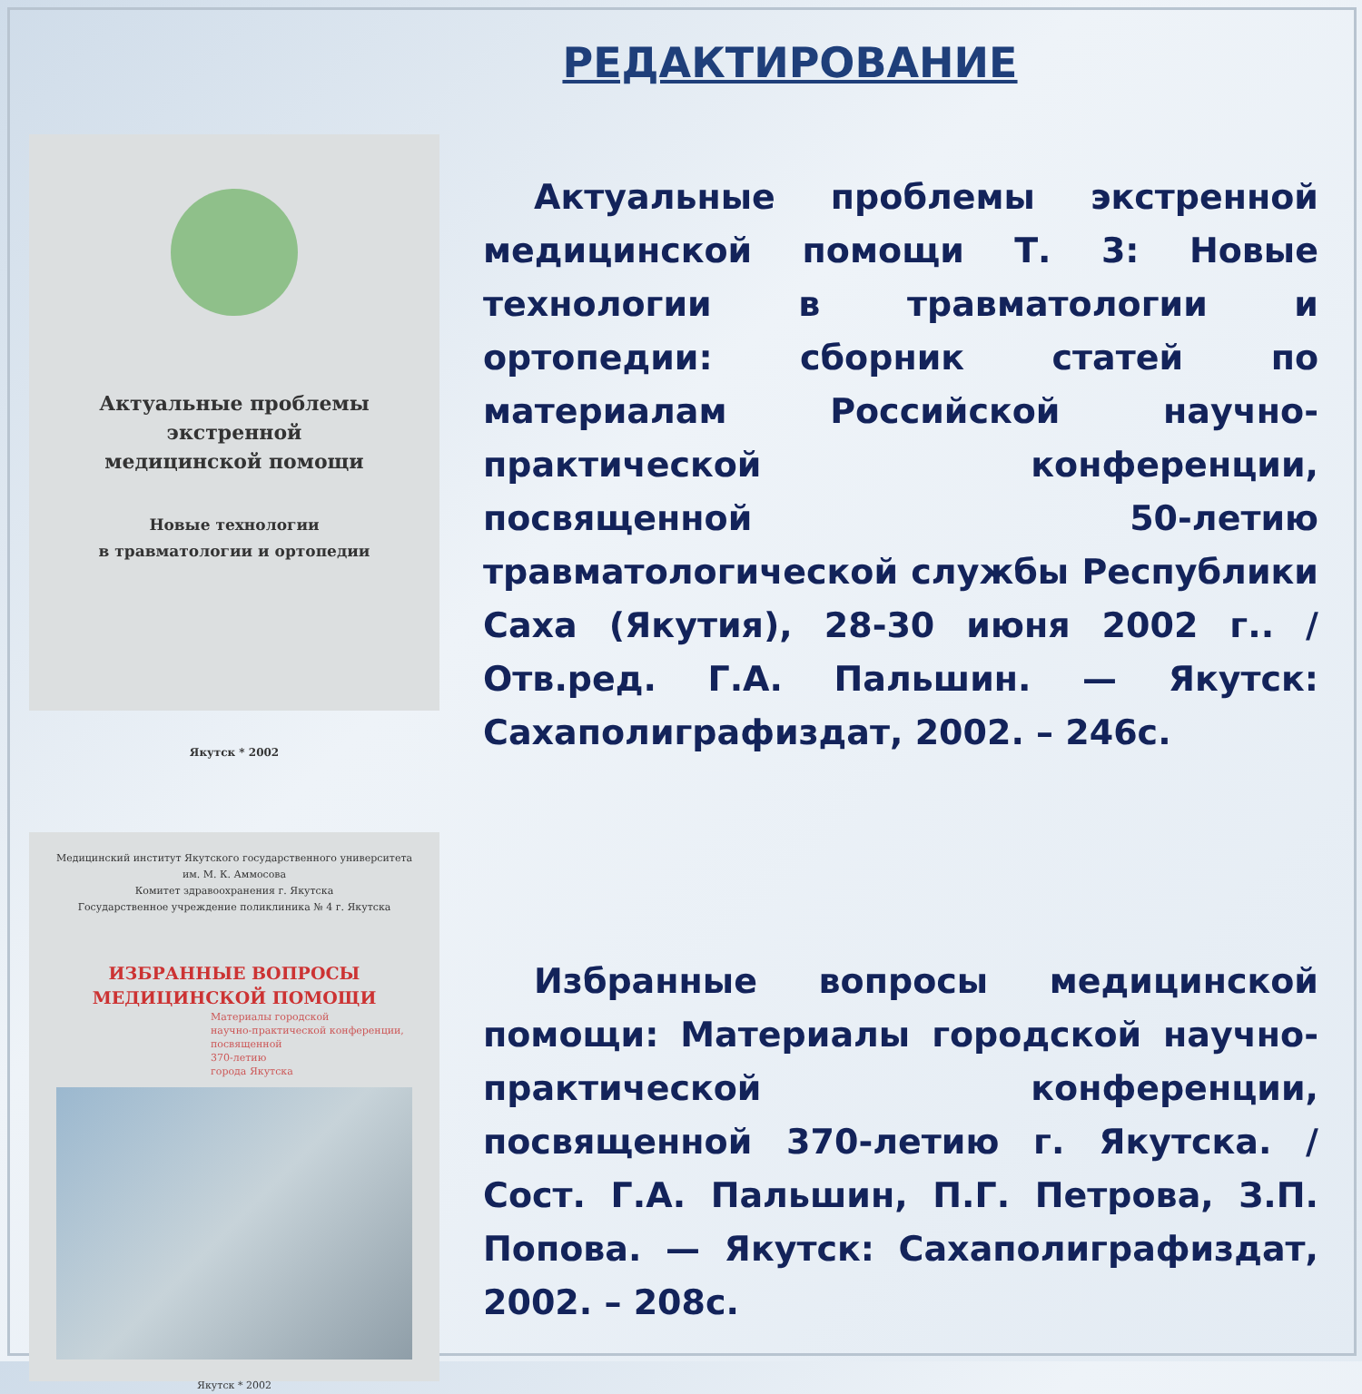РЕДАКТИРОВАНИЕ
Актуальные проблемы
экстренной
медицинской помощи
Новые технологии
в травматологии и ортопедии
Якутск * 2002
Актуальные проблемы экстренной медицинской помощи Т. 3: Новые технологии в травматологии и ортопедии: сборник статей по материалам Российской научно-практической конференции, посвященной 50-летию травматологической службы Республики Саха (Якутия), 28-30 июня 2002 г.. / Отв.ред. Г.А. Пальшин. — Якутск: Сахаполиграфиздат, 2002. – 246с.
Медицинский институт Якутского государственного университета
им. М. К. Аммосова
Комитет здравоохранения г. Якутска
Государственное учреждение поликлиника № 4 г. Якутска
ИЗБРАННЫЕ ВОПРОСЫ
МЕДИЦИНСКОЙ ПОМОЩИ
Материалы городской
научно-практической конференции,
посвященной
370-летию
города Якутска
Якутск * 2002
Избранные вопросы медицинской помощи: Материалы городской научно-практической конференции, посвященной 370-летию г. Якутска. /Сост. Г.А. Пальшин, П.Г. Петрова, З.П. Попова. — Якутск: Сахаполиграфиздат, 2002. – 208с.